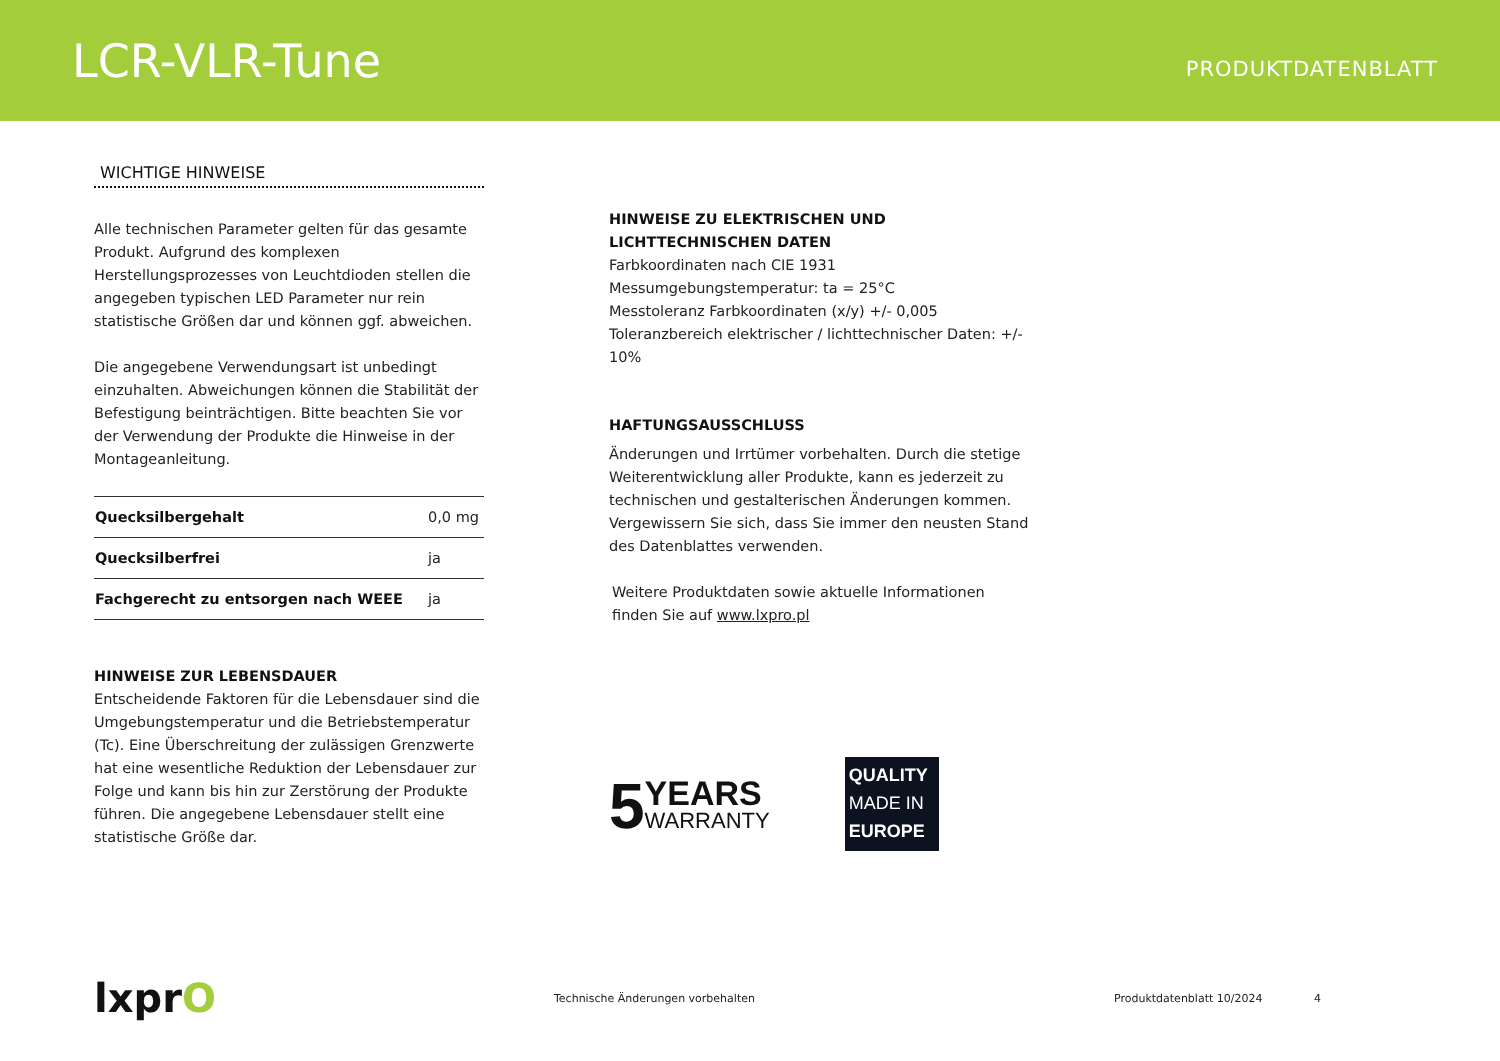LCR-VLR-Tune
PRODUKTDATENBLATT
WICHTIGE HINWEISE
Alle technischen Parameter gelten für das gesamte Produkt. Aufgrund des komplexen Herstellungsprozesses von Leuchtdioden stellen die angegeben typischen LED Parameter nur rein statistische Größen dar und können ggf. abweichen.
Die angegebene Verwendungsart ist unbedingt einzuhalten. Abweichungen können die Stabilität der Befestigung beinträchtigen. Bitte beachten Sie vor der Verwendung der Produkte die Hinweise in der Montageanleitung.
| Quecksilbergehalt | 0,0 mg |
| Quecksilberfrei | ja |
| Fachgerecht zu entsorgen nach WEEE | ja |
HINWEISE ZUR LEBENSDAUER
Entscheidende Faktoren für die Lebensdauer sind die Umgebungstemperatur und die Betriebstemperatur (Tc). Eine Überschreitung der zulässigen Grenzwerte hat eine wesentliche Reduktion der Lebensdauer zur Folge und kann bis hin zur Zerstörung der Produkte führen. Die angegebene Lebensdauer stellt eine statistische Größe dar.
HINWEISE ZU ELEKTRISCHEN UND LICHTTECHNISCHEN DATEN
Farbkoordinaten nach CIE 1931
Messumgebungstemperatur: ta = 25°C
Messtoleranz Farbkoordinaten (x/y) +/- 0,005
Toleranzbereich elektrischer / lichttechnischer Daten: +/- 10%
HAFTUNGSAUSSCHLUSS
Änderungen und Irrtümer vorbehalten. Durch die stetige Weiterentwicklung aller Produkte, kann es jederzeit zu technischen und gestalterischen Änderungen kommen. Vergewissern Sie sich, dass Sie immer den neusten Stand des Datenblattes verwenden.
Weitere Produktdaten sowie aktuelle Informationen
finden Sie auf www.lxpro.pl
5
YEARS
WARRANTY
QUALITY
MADE IN
EUROPE
lxprO
Technische Änderungen vorbehalten Produktdatenblatt 10/2024 4